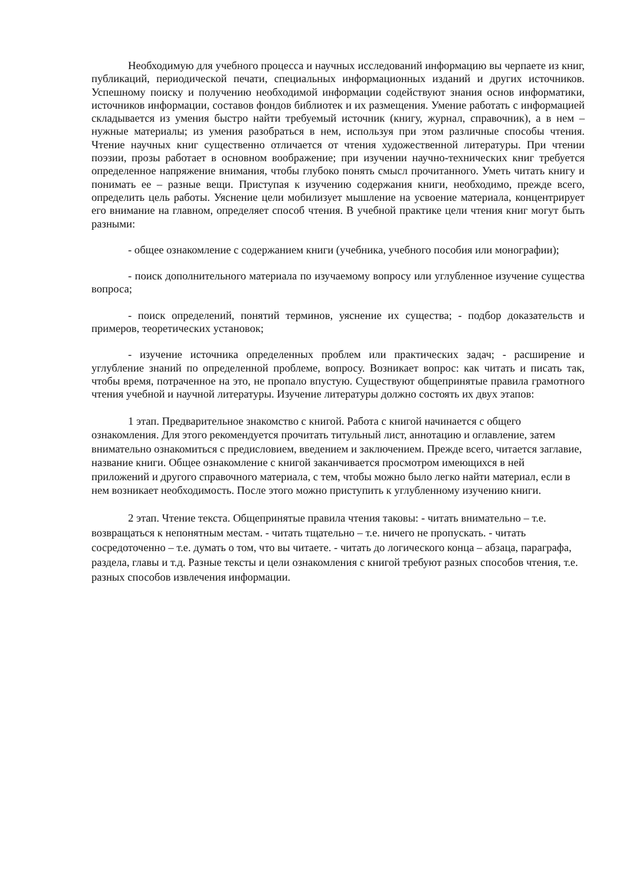Необходимую для учебного процесса и научных исследований информацию вы черпаете из книг, публикаций, периодической печати, специальных информационных изданий и других источников. Успешному поиску и получению необходимой информации содействуют знания основ информатики, источников информации, составов фондов библиотек и их размещения. Умение работать с информацией складывается из умения быстро найти требуемый источник (книгу, журнал, справочник), а в нем – нужные материалы; из умения разобраться в нем, используя при этом различные способы чтения. Чтение научных книг существенно отличается от чтения художественной литературы. При чтении поэзии, прозы работает в основном воображение; при изучении научно-технических книг требуется определенное напряжение внимания, чтобы глубоко понять смысл прочитанного. Уметь читать книгу и понимать ее – разные вещи. Приступая к изучению содержания книги, необходимо, прежде всего, определить цель работы. Уяснение цели мобилизует мышление на усвоение материала, концентрирует его внимание на главном, определяет способ чтения. В учебной практике цели чтения книг могут быть разными:
- общее ознакомление с содержанием книги (учебника, учебного пособия или монографии);
- поиск дополнительного материала по изучаемому вопросу или углубленное изучение существа вопроса;
- поиск определений, понятий терминов, уяснение их существа; - подбор доказательств и примеров, теоретических установок;
- изучение источника определенных проблем или практических задач; - расширение и углубление знаний по определенной проблеме, вопросу. Возникает вопрос: как читать и писать так, чтобы время, потраченное на это, не пропало впустую. Существуют общепринятые правила грамотного чтения учебной и научной литературы. Изучение литературы должно состоять их двух этапов:
1 этап. Предварительное знакомство с книгой. Работа с книгой начинается с общего ознакомления. Для этого рекомендуется прочитать титульный лист, аннотацию и оглавление, затем внимательно ознакомиться с предисловием, введением и заключением. Прежде всего, читается заглавие, название книги. Общее ознакомление с книгой заканчивается просмотром имеющихся в ней приложений и другого справочного материала, с тем, чтобы можно было легко найти материал, если в нем возникает необходимость. После этого можно приступить к углубленному изучению книги.
2 этап. Чтение текста. Общепринятые правила чтения таковы: - читать внимательно – т.е. возвращаться к непонятным местам. - читать тщательно – т.е. ничего не пропускать. - читать сосредоточенно – т.е. думать о том, что вы читаете. - читать до логического конца – абзаца, параграфа, раздела, главы и т.д. Разные тексты и цели ознакомления с книгой требуют разных способов чтения, т.е. разных способов извлечения информации.